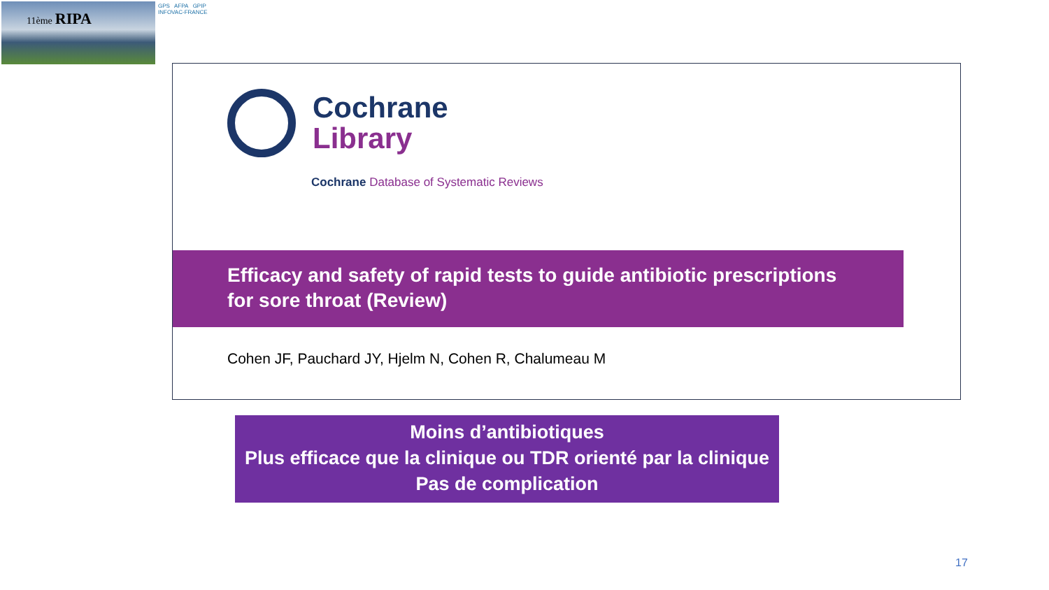11ème RIPA
GPS AFPA GPIP
INFOVAC-FRANCE
Cochrane
Library
Cochrane Database of Systematic Reviews
Efficacy and safety of rapid tests to guide antibiotic prescriptions
for sore throat (Review)
Cohen JF, Pauchard JY, Hjelm N, Cohen R, Chalumeau M
Moins d’antibiotiques
Plus efficace que la clinique ou TDR orienté par la clinique
Pas de complication
17